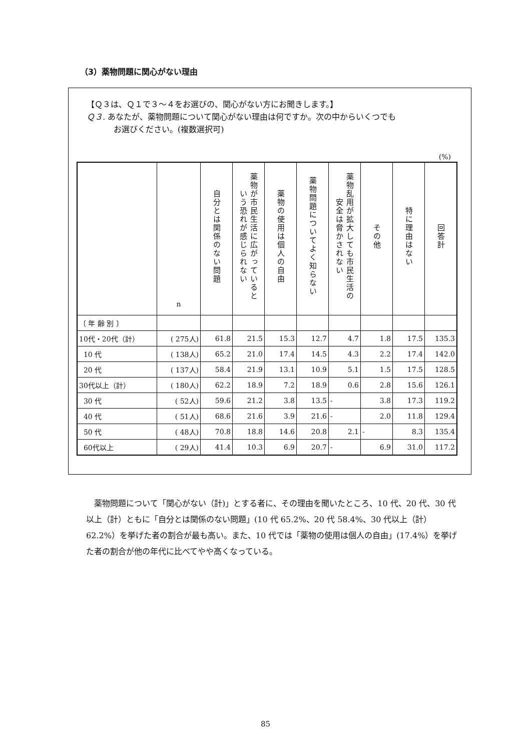（3）薬物問題に関心がない理由
【Ｑ３は、Ｑ１で３～４をお選びの、関心がない方にお聞きします。】
Ｑ３. あなたが、薬物問題について関心がない理由は何ですか。次の中からいくつでも
お選びください。(複数選択可)
(%)
| | n | 自分とは関係のない問題 | 薬物が市民生活に広がっているという恐れが感じられない | 薬物の使用は個人の自由 | 薬物問題についてよく知らない | 薬物乱用が拡大しても市民生活の安全は脅かされない | その他 | 特に理由はない | 回答計 |
| --- | --- | --- | --- | --- | --- | --- | --- | --- | --- |
| 〔 年 齢 別 〕 | | | | | | | | | |
| 10代・20代（計） | ( 275人) | 61.8 | 21.5 | 15.3 | 12.7 | 4.7 | 1.8 | 17.5 | 135.3 |
| 10 代 | ( 138人) | 65.2 | 21.0 | 17.4 | 14.5 | 4.3 | 2.2 | 17.4 | 142.0 |
| 20 代 | ( 137人) | 58.4 | 21.9 | 13.1 | 10.9 | 5.1 | 1.5 | 17.5 | 128.5 |
| 30代以上（計） | ( 180人) | 62.2 | 18.9 | 7.2 | 18.9 | 0.6 | 2.8 | 15.6 | 126.1 |
| 30 代 | ( 52人) | 59.6 | 21.2 | 3.8 | 13.5 | - | 3.8 | 17.3 | 119.2 |
| 40 代 | ( 51人) | 68.6 | 21.6 | 3.9 | 21.6 | - | 2.0 | 11.8 | 129.4 |
| 50 代 | ( 48人) | 70.8 | 18.8 | 14.6 | 20.8 | 2.1 | - | 8.3 | 135.4 |
| 60代以上 | ( 29人) | 41.4 | 10.3 | 6.9 | 20.7 | - | 6.9 | 31.0 | 117.2 |
薬物問題について「関心がない（計)」とする者に、その理由を聞いたところ、10 代、20 代、30 代以上（計）ともに「自分とは関係のない問題」(10 代 65.2%、20 代 58.4%、30 代以上（計）62.2%）を挙げた者の割合が最も高い。また、10 代では「薬物の使用は個人の自由」(17.4%）を挙げた者の割合が他の年代に比べてやや高くなっている。
85